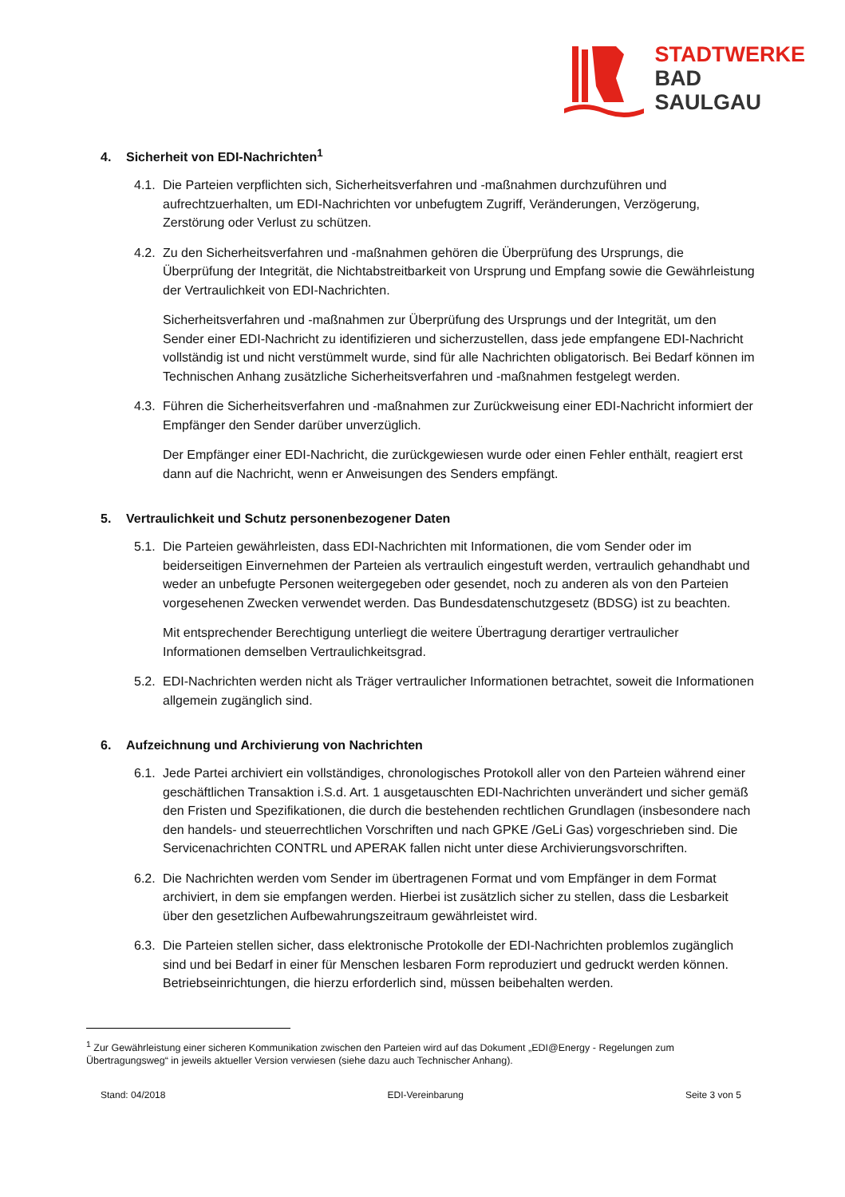STADTWERKE
BAD
SAULGAU
4. Sicherheit von EDI-Nachrichten<sup>1</sup>
4.1. Die Parteien verpflichten sich, Sicherheitsverfahren und -maßnahmen durchzuführen und aufrechtzuerhalten, um EDI-Nachrichten vor unbefugtem Zugriff, Veränderungen, Verzögerung, Zerstörung oder Verlust zu schützen.
4.2. Zu den Sicherheitsverfahren und -maßnahmen gehören die Überprüfung des Ursprungs, die Überprüfung der Integrität, die Nichtabstreitbarkeit von Ursprung und Empfang sowie die Gewährleistung der Vertraulichkeit von EDI-Nachrichten.
Sicherheitsverfahren und -maßnahmen zur Überprüfung des Ursprungs und der Integrität, um den Sender einer EDI-Nachricht zu identifizieren und sicherzustellen, dass jede empfangene EDI-Nachricht vollständig ist und nicht verstümmelt wurde, sind für alle Nachrichten obligatorisch. Bei Bedarf können im Technischen Anhang zusätzliche Sicherheitsverfahren und -maßnahmen festgelegt werden.
4.3. Führen die Sicherheitsverfahren und -maßnahmen zur Zurückweisung einer EDI-Nachricht informiert der Empfänger den Sender darüber unverzüglich.
Der Empfänger einer EDI-Nachricht, die zurückgewiesen wurde oder einen Fehler enthält, reagiert erst dann auf die Nachricht, wenn er Anweisungen des Senders empfängt.
5. Vertraulichkeit und Schutz personenbezogener Daten
5.1. Die Parteien gewährleisten, dass EDI-Nachrichten mit Informationen, die vom Sender oder im beiderseitigen Einvernehmen der Parteien als vertraulich eingestuft werden, vertraulich gehandhabt und weder an unbefugte Personen weitergegeben oder gesendet, noch zu anderen als von den Parteien vorgesehenen Zwecken verwendet werden. Das Bundesdatenschutzgesetz (BDSG) ist zu beachten.
Mit entsprechender Berechtigung unterliegt die weitere Übertragung derartiger vertraulicher Informationen demselben Vertraulichkeitsgrad.
5.2. EDI-Nachrichten werden nicht als Träger vertraulicher Informationen betrachtet, soweit die Informationen allgemein zugänglich sind.
6. Aufzeichnung und Archivierung von Nachrichten
6.1. Jede Partei archiviert ein vollständiges, chronologisches Protokoll aller von den Parteien während einer geschäftlichen Transaktion i.S.d. Art. 1 ausgetauschten EDI-Nachrichten unverändert und sicher gemäß den Fristen und Spezifikationen, die durch die bestehenden rechtlichen Grundlagen (insbesondere nach den handels- und steuerrechtlichen Vorschriften und nach GPKE /GeLi Gas) vorgeschrieben sind. Die Servicenachrichten CONTRL und APERAK fallen nicht unter diese Archivierungsvorschriften.
6.2. Die Nachrichten werden vom Sender im übertragenen Format und vom Empfänger in dem Format archiviert, in dem sie empfangen werden. Hierbei ist zusätzlich sicher zu stellen, dass die Lesbarkeit über den gesetzlichen Aufbewahrungszeitraum gewährleistet wird.
6.3. Die Parteien stellen sicher, dass elektronische Protokolle der EDI-Nachrichten problemlos zugänglich sind und bei Bedarf in einer für Menschen lesbaren Form reproduziert und gedruckt werden können. Betriebseinrichtungen, die hierzu erforderlich sind, müssen beibehalten werden.
<sup>1</sup> Zur Gewährleistung einer sicheren Kommunikation zwischen den Parteien wird auf das Dokument „EDI@Energy - Regelungen zum Übertragungsweg“ in jeweils aktueller Version verwiesen (siehe dazu auch Technischer Anhang).
Stand: 04/2018 EDI-Vereinbarung Seite 3 von 5